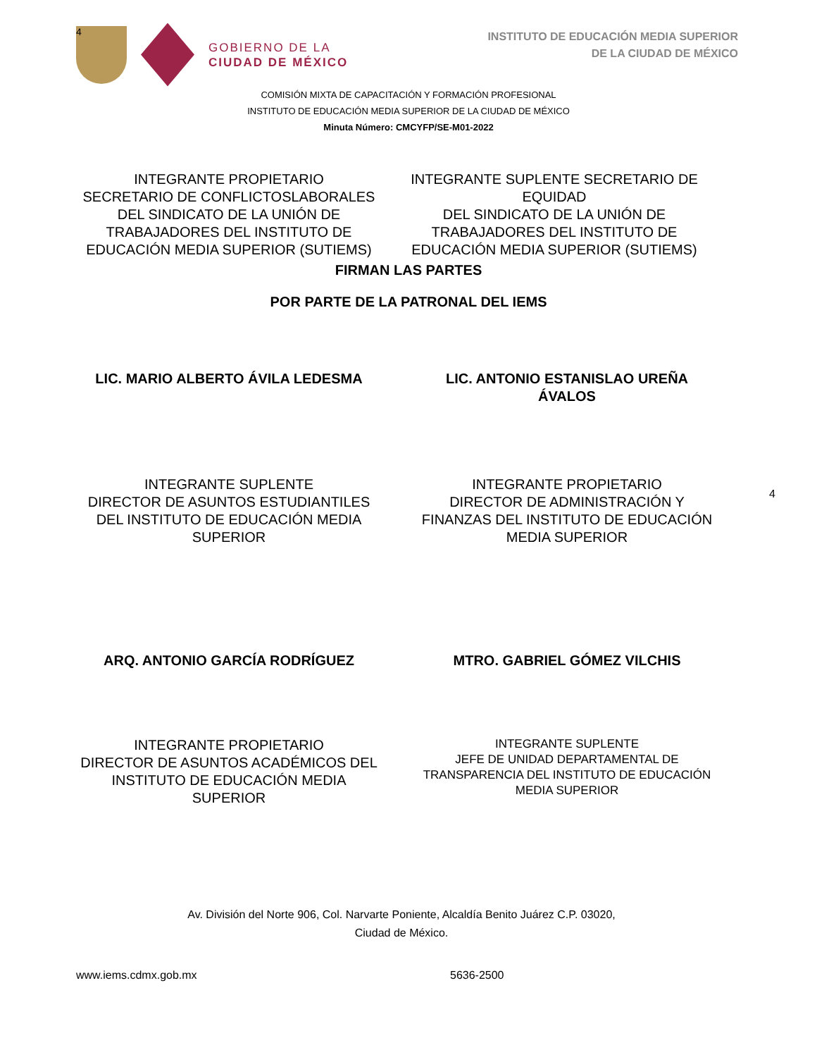4
GOBIERNO DE LA
CIUDAD DE MÉXICO
INSTITUTO DE EDUCACIÓN MEDIA SUPERIOR
DE LA CIUDAD DE MÉXICO
COMISIÓN MIXTA DE CAPACITACIÓN Y FORMACIÓN PROFESIONAL
INSTITUTO DE EDUCACIÓN MEDIA SUPERIOR DE LA CIUDAD DE MÉXICO
Minuta Número: CMCYFP/SE-M01-2022
INTEGRANTE PROPIETARIO
SECRETARIO DE CONFLICTOSLABORALES DEL SINDICATO DE LA UNIÓN DE TRABAJADORES DEL INSTITUTO DE EDUCACIÓN MEDIA SUPERIOR (SUTIEMS)
INTEGRANTE SUPLENTE SECRETARIO DE EQUIDAD
DEL SINDICATO DE LA UNIÓN DE TRABAJADORES DEL INSTITUTO DE EDUCACIÓN MEDIA SUPERIOR (SUTIEMS)
FIRMAN LAS PARTES
POR PARTE DE LA PATRONAL DEL IEMS
LIC. MARIO ALBERTO ÁVILA LEDESMA LIC. ANTONIO ESTANISLAO UREÑA ÁVALOS
INTEGRANTE SUPLENTE
DIRECTOR DE ASUNTOS ESTUDIANTILES DEL INSTITUTO DE EDUCACIÓN MEDIA SUPERIOR
INTEGRANTE PROPIETARIO
DIRECTOR DE ADMINISTRACIÓN Y FINANZAS DEL INSTITUTO DE EDUCACIÓN MEDIA SUPERIOR
4
ARQ. ANTONIO GARCÍA RODRÍGUEZ MTRO. GABRIEL GÓMEZ VILCHIS
INTEGRANTE PROPIETARIO
DIRECTOR DE ASUNTOS ACADÉMICOS DEL INSTITUTO DE EDUCACIÓN MEDIA SUPERIOR
INTEGRANTE SUPLENTE
JEFE DE UNIDAD DEPARTAMENTAL DE TRANSPARENCIA DEL INSTITUTO DE EDUCACIÓN MEDIA SUPERIOR
Av. División del Norte 906, Col. Narvarte Poniente, Alcaldía Benito Juárez C.P. 03020,
Ciudad de México.
www.iems.cdmx.gob.mx 5636-2500